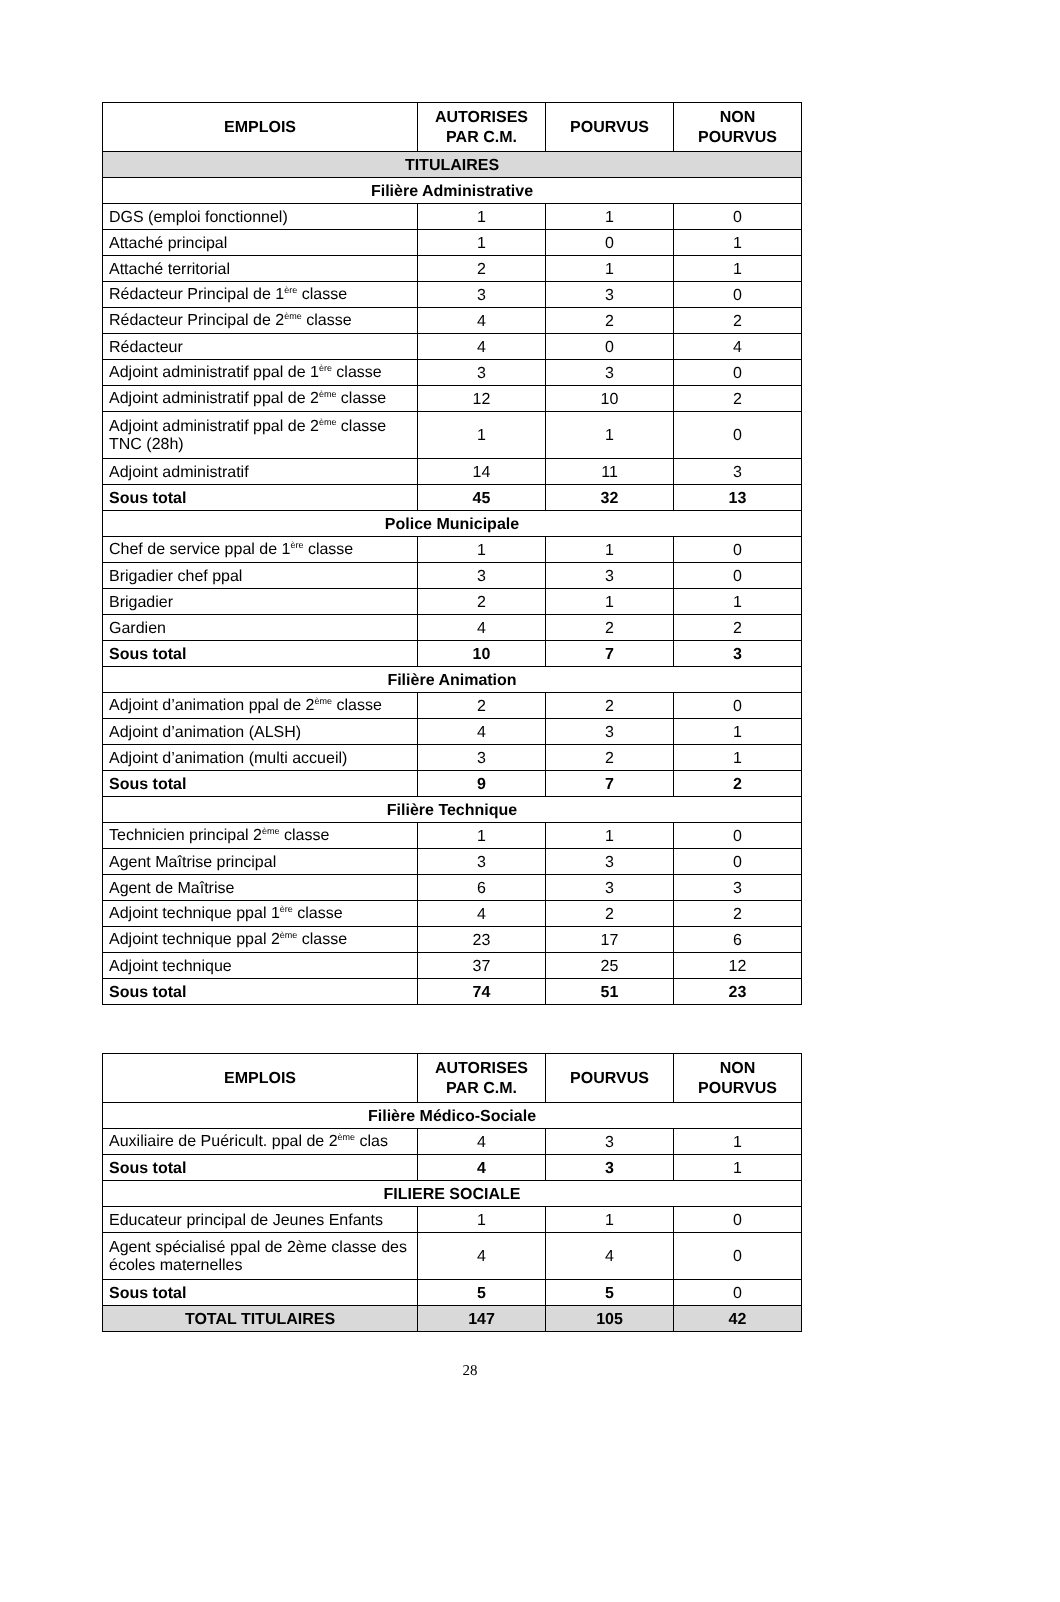| EMPLOIS | AUTORISES PAR C.M. | POURVUS | NON POURVUS |
| --- | --- | --- | --- |
| TITULAIRES | | | |
| Filière Administrative | | | |
| DGS (emploi fonctionnel) | 1 | 1 | 0 |
| Attaché principal | 1 | 0 | 1 |
| Attaché territorial | 2 | 1 | 1 |
| Rédacteur Principal de 1<sup>ère</sup> classe | 3 | 3 | 0 |
| Rédacteur Principal de 2<sup>ème</sup> classe | 4 | 2 | 2 |
| Rédacteur | 4 | 0 | 4 |
| Adjoint administratif ppal de 1<sup>ère</sup> classe | 3 | 3 | 0 |
| Adjoint administratif ppal de 2<sup>ème</sup> classe | 12 | 10 | 2 |
| Adjoint administratif ppal de 2<sup>ème</sup> classe TNC (28h) | 1 | 1 | 0 |
| Adjoint administratif | 14 | 11 | 3 |
| Sous total | 45 | 32 | 13 |
| Police Municipale | | | |
| Chef de service ppal de 1<sup>ère</sup> classe | 1 | 1 | 0 |
| Brigadier chef ppal | 3 | 3 | 0 |
| Brigadier | 2 | 1 | 1 |
| Gardien | 4 | 2 | 2 |
| Sous total | 10 | 7 | 3 |
| Filière Animation | | | |
| Adjoint d’animation ppal de 2<sup>ème</sup> classe | 2 | 2 | 0 |
| Adjoint d’animation (ALSH) | 4 | 3 | 1 |
| Adjoint d’animation (multi accueil) | 3 | 2 | 1 |
| Sous total | 9 | 7 | 2 |
| Filière Technique | | | |
| Technicien principal 2<sup>ème</sup> classe | 1 | 1 | 0 |
| Agent Maîtrise principal | 3 | 3 | 0 |
| Agent de Maîtrise | 6 | 3 | 3 |
| Adjoint technique ppal 1<sup>ère</sup> classe | 4 | 2 | 2 |
| Adjoint technique ppal 2<sup>ème</sup> classe | 23 | 17 | 6 |
| Adjoint technique | 37 | 25 | 12 |
| Sous total | 74 | 51 | 23 |
| EMPLOIS | AUTORISES PAR C.M. | POURVUS | NON POURVUS |
| --- | --- | --- | --- |
| Filière Médico-Sociale | | | |
| Auxiliaire de Puéricult. ppal de 2<sup>ème</sup> clas | 4 | 3 | 1 |
| Sous total | 4 | 3 | 1 |
| FILIERE SOCIALE | | | |
| Educateur principal de Jeunes Enfants | 1 | 1 | 0 |
| Agent spécialisé ppal de 2ème classe des écoles maternelles | 4 | 4 | 0 |
| Sous total | 5 | 5 | 0 |
| TOTAL TITULAIRES | 147 | 105 | 42 |
28